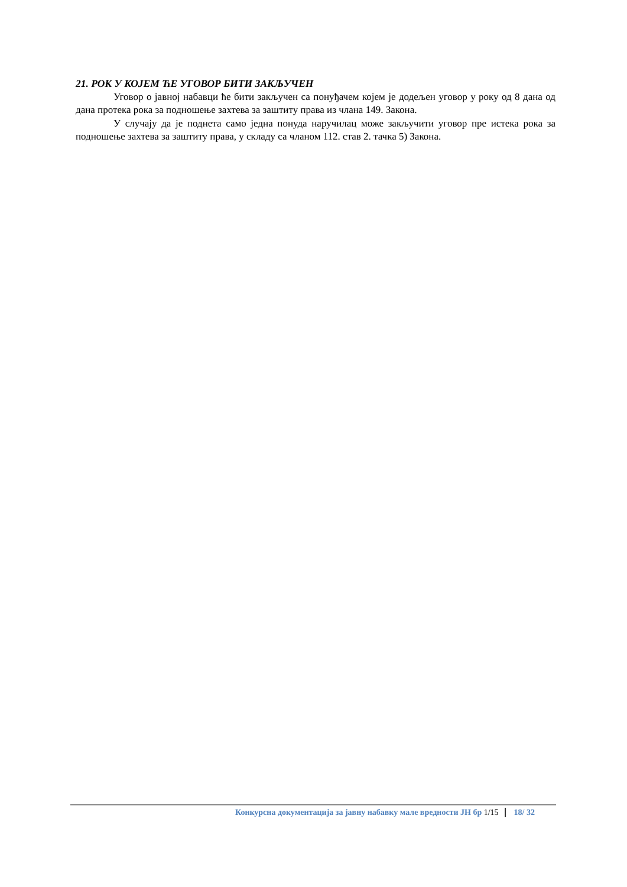21. РОК У КОЈЕМ ЋЕ УГОВОР БИТИ ЗАКЉУЧЕН
Уговор о јавној набавци ће бити закључен са понуђачем којем је додељен уговор у року од 8 дана од дана протека рока за подношење захтева за заштиту права из члана 149. Закона.
У случају да је поднета само једна понуда наручилац може закључити уговор пре истека рока за подношење захтева за заштиту права, у складу са чланом 112. став 2. тачка 5) Закона.
Конкурсна документација за јавну набавку мале вредности ЈН бр 1/15 18/ 32